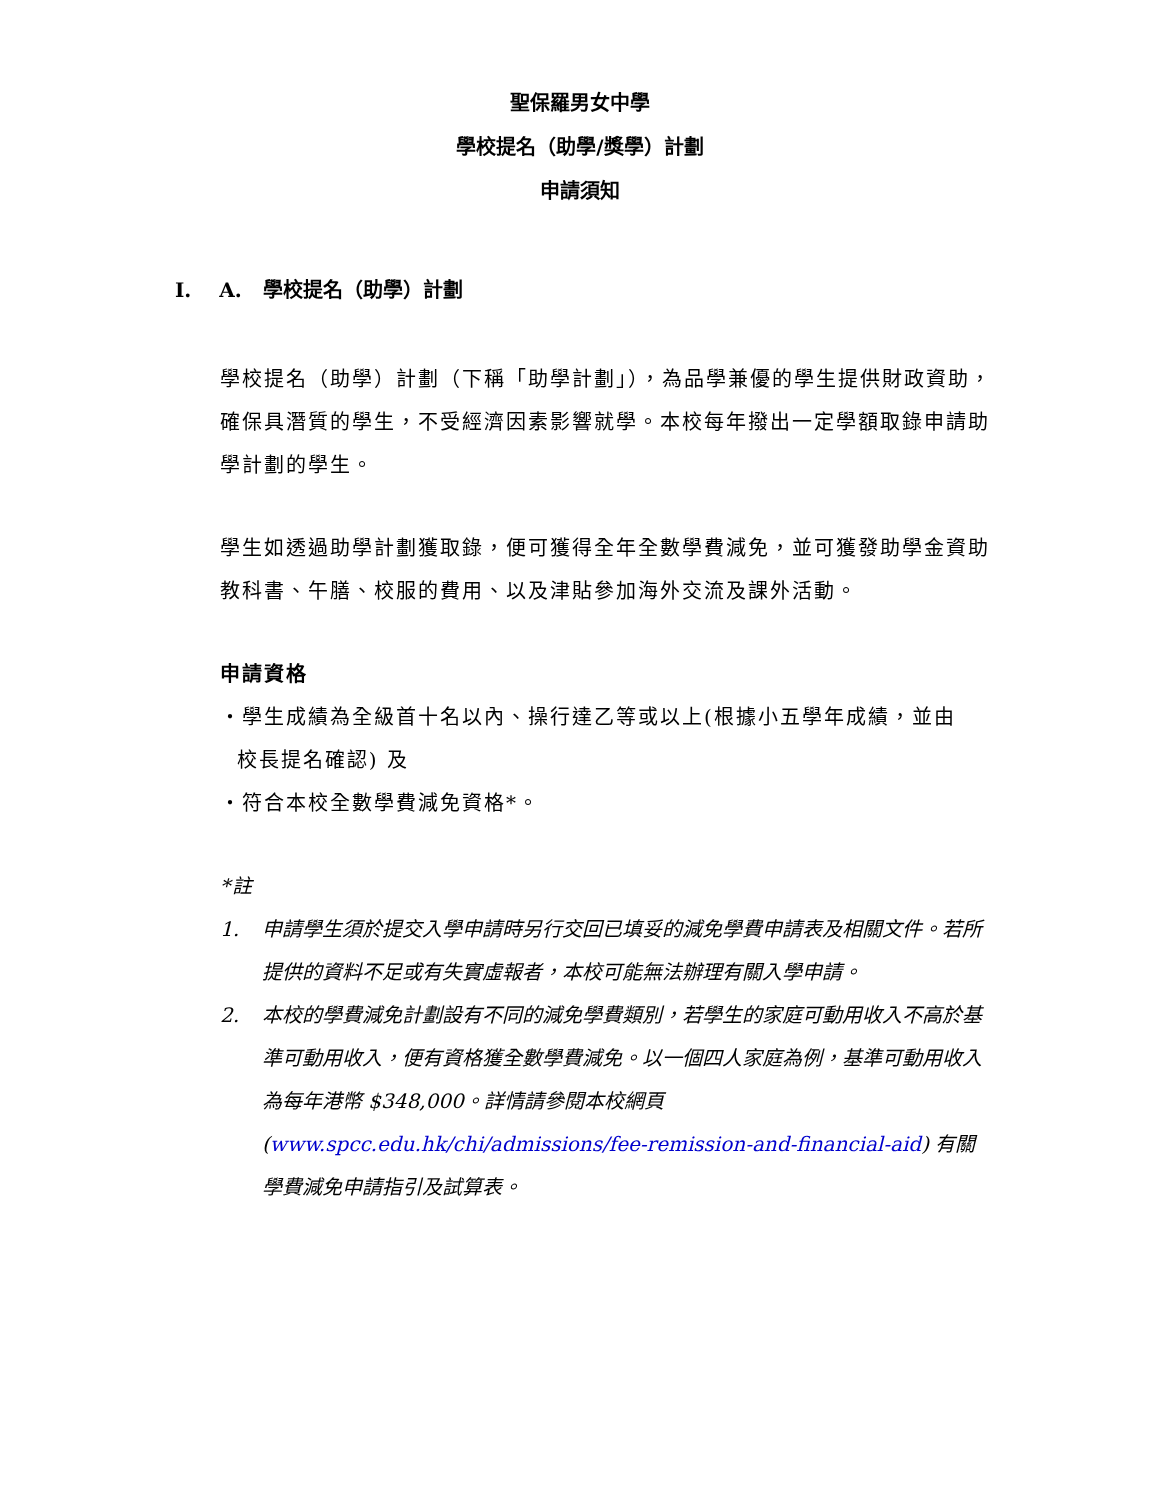聖保羅男女中學
學校提名（助學/獎學）計劃
申請須知
I. A. 學校提名（助學）計劃
學校提名（助學）計劃（下稱「助學計劃」），為品學兼優的學生提供財政資助，確保具潛質的學生，不受經濟因素影響就學。本校每年撥出一定學額取錄申請助學計劃的學生。
學生如透過助學計劃獲取錄，便可獲得全年全數學費減免，並可獲發助學金資助教科書、午膳、校服的費用、以及津貼參加海外交流及課外活動。
申請資格
・學生成績為全級首十名以內、操行達乙等或以上(根據小五學年成績，並由
校長提名確認) 及
・符合本校全數學費減免資格*。
*註
1. 申請學生須於提交入學申請時另行交回已填妥的減免學費申請表及相關文件。若所提供的資料不足或有失實虛報者，本校可能無法辦理有關入學申請。
2. 本校的學費減免計劃設有不同的減免學費類別，若學生的家庭可動用收入不高於基準可動用收入，便有資格獲全數學費減免。以一個四人家庭為例，基準可動用收入為每年港幣 $348,000。詳情請參閱本校網頁 (www.spcc.edu.hk/chi/admissions/fee-remission-and-financial-aid) 有關學費減免申請指引及試算表。